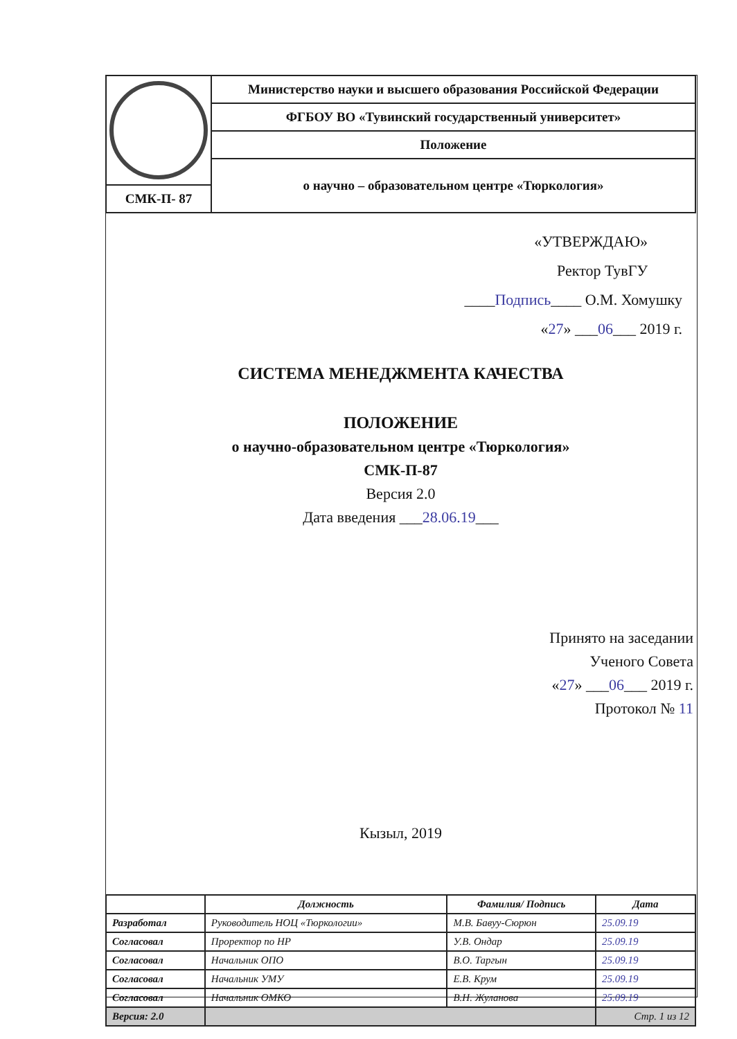| | Министерство науки и высшего образования Российской Федерации |
| | ФГБОУ ВО «Тувинский государственный университет» |
| | Положение |
| | о научно – образовательном центре «Тюркология» |
| СМК-П- 87 | |
«УТВЕРЖДАЮ»
Ректор ТувГУ
____Подпись____ О.М. Хомушку
«27» ___06___ 2019 г.
СИСТЕМА МЕНЕДЖМЕНТА КАЧЕСТВА
ПОЛОЖЕНИЕ
о научно-образовательном центре «Тюркология»
СМК-П-87
Версия 2.0
Дата введения ___28.06.19___
Принято на заседании
Ученого Совета
«27» ___06___ 2019 г.
Протокол № 11
Кызыл, 2019
| | Должность | Фамилия/ Подпись | Дата |
| --- | --- | --- | --- |
| Разработал | Руководитель НОЦ «Тюркологии» | М.В. Бавуу-Сюрюн | 25.09.19 |
| Согласовал | Проректор по НР | У.В. Ондар | 25.09.19 |
| Согласовал | Начальник ОПО | В.О. Таргын | 25.09.19 |
| Согласовал | Начальник УМУ | Е.В. Крум | 25.09.19 |
| Согласовал | Начальник ОМКО | В.Н. Жуланова | 25.09.19 |
| Версия: 2.0 | | | Стр. 1 из 12 |